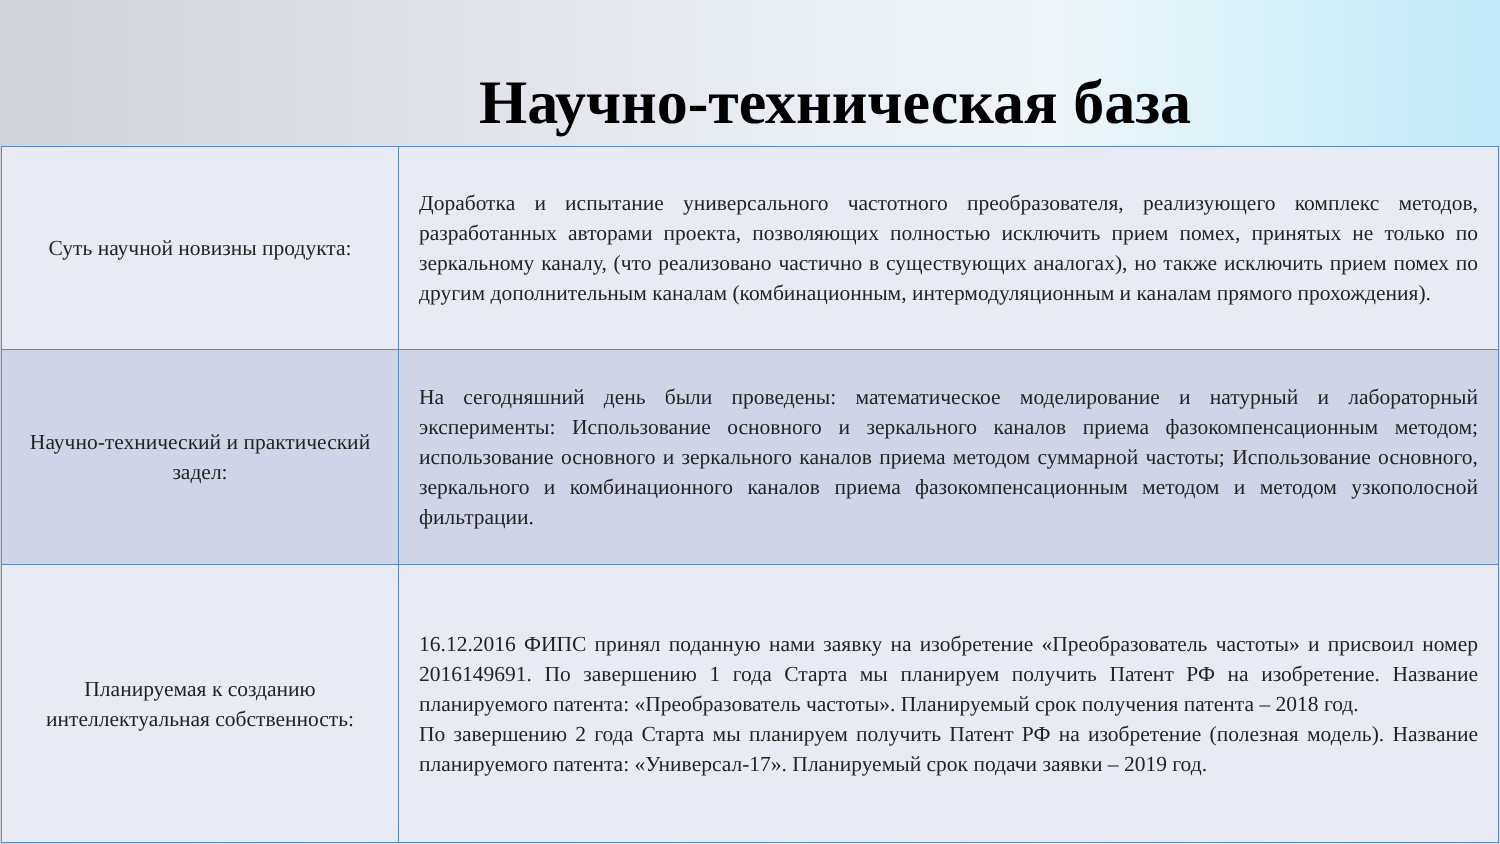Научно-техническая база
| Суть научной новизны продукта: | Доработка и испытание универсального частотного преобразователя, реализующего комплекс методов, разработанных авторами проекта, позволяющих полностью исключить прием помех, принятых не только по зеркальному каналу, (что реализовано частично в существующих аналогах), но также исключить прием помех по другим дополнительным каналам (комбинационным, интермодуляционным и каналам прямого прохождения). |
| Научно-технический и практический задел: | На сегодняшний день были проведены: математическое моделирование и натурный и лабораторный эксперименты: Использование основного и зеркального каналов приема фазокомпенсационным методом; использование основного и зеркального каналов приема методом суммарной частоты; Использование основного, зеркального и комбинационного каналов приема фазокомпенсационным методом и методом узкополосной фильтрации. |
| Планируемая к созданию интеллектуальная собственность: | 16.12.2016 ФИПС принял поданную нами заявку на изобретение «Преобразователь частоты» и присвоил номер 2016149691. По завершению 1 года Старта мы планируем получить Патент РФ на изобретение. Название планируемого патента: «Преобразователь частоты». Планируемый срок получения патента – 2018 год. По завершению 2 года Старта мы планируем получить Патент РФ на изобретение (полезная модель). Название планируемого патента: «Универсал-17». Планируемый срок подачи заявки – 2019 год. |